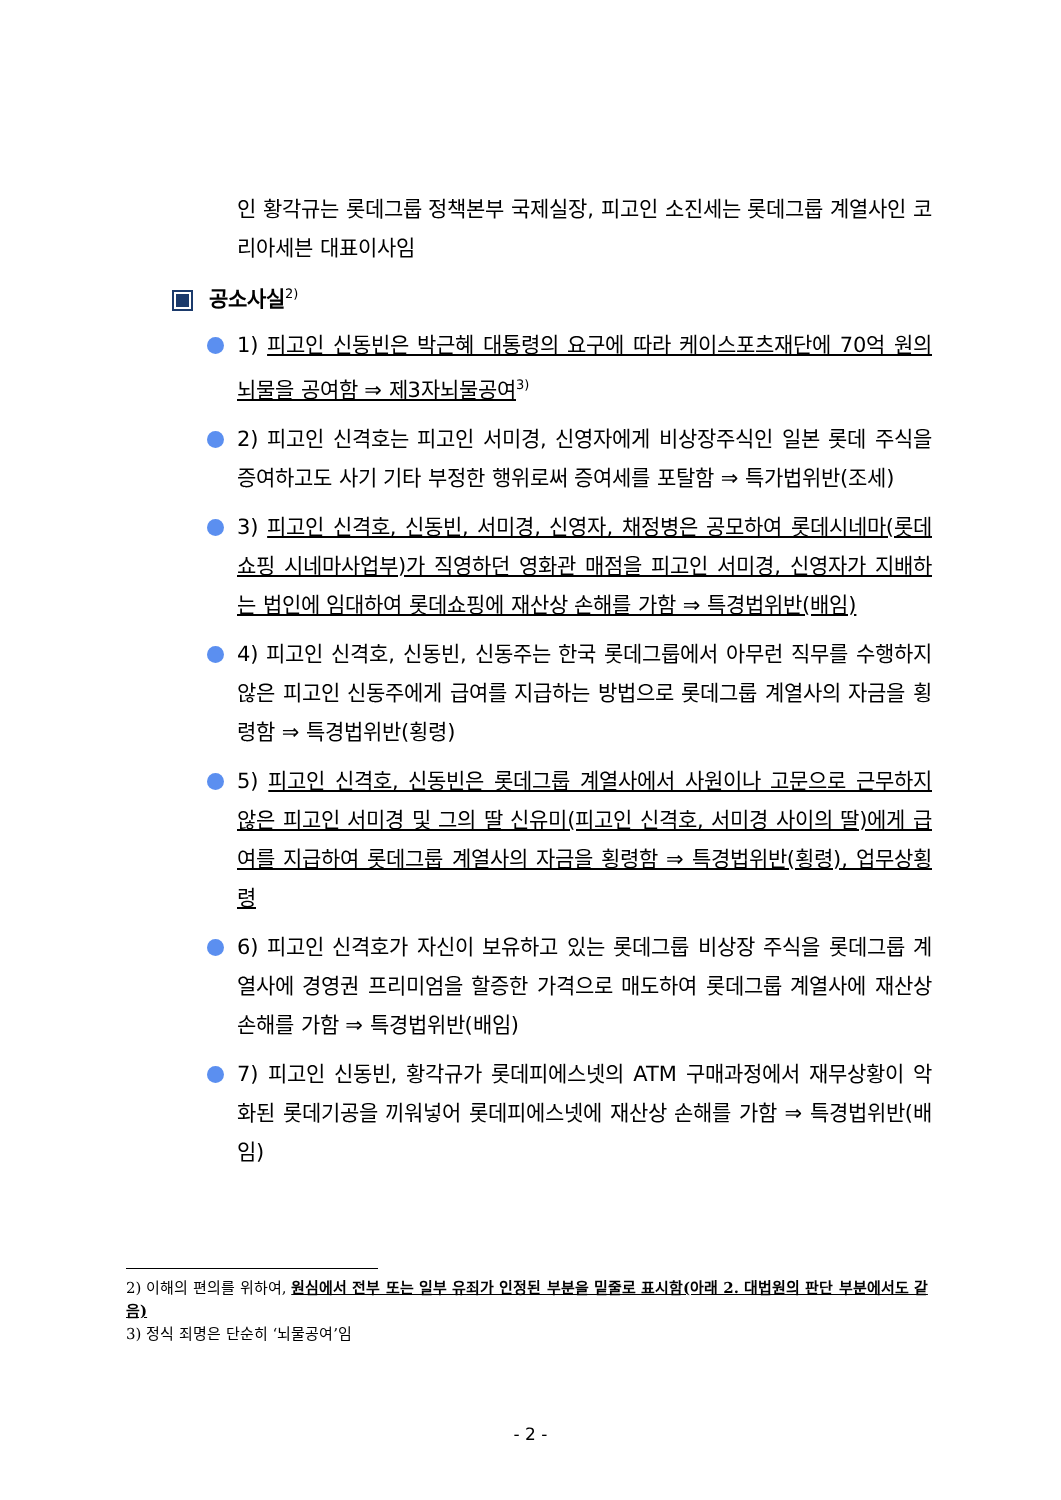인 황각규는 롯데그룹 정책본부 국제실장, 피고인 소진세는 롯데그룹 계열사인 코리아세븐 대표이사임
공소사실<sup>2)</sup>
1) 피고인 신동빈은 박근혜 대통령의 요구에 따라 케이스포츠재단에 70억 원의 뇌물을 공여함 ⇒ 제3자뇌물공여<sup>3)</sup>
2) 피고인 신격호는 피고인 서미경, 신영자에게 비상장주식인 일본 롯데 주식을 증여하고도 사기 기타 부정한 행위로써 증여세를 포탈함 ⇒ 특가법위반(조세)
3) 피고인 신격호, 신동빈, 서미경, 신영자, 채정병은 공모하여 롯데시네마(롯데쇼핑 시네마사업부)가 직영하던 영화관 매점을 피고인 서미경, 신영자가 지배하는 법인에 임대하여 롯데쇼핑에 재산상 손해를 가함 ⇒ 특경법위반(배임)
4) 피고인 신격호, 신동빈, 신동주는 한국 롯데그룹에서 아무런 직무를 수행하지 않은 피고인 신동주에게 급여를 지급하는 방법으로 롯데그룹 계열사의 자금을 횡령함 ⇒ 특경법위반(횡령)
5) 피고인 신격호, 신동빈은 롯데그룹 계열사에서 사원이나 고문으로 근무하지 않은 피고인 서미경 및 그의 딸 신유미(피고인 신격호, 서미경 사이의 딸)에게 급여를 지급하여 롯데그룹 계열사의 자금을 횡령함 ⇒ 특경법위반(횡령), 업무상횡령
6) 피고인 신격호가 자신이 보유하고 있는 롯데그룹 비상장 주식을 롯데그룹 계열사에 경영권 프리미엄을 할증한 가격으로 매도하여 롯데그룹 계열사에 재산상 손해를 가함 ⇒ 특경법위반(배임)
7) 피고인 신동빈, 황각규가 롯데피에스넷의 ATM 구매과정에서 재무상황이 악화된 롯데기공을 끼워넣어 롯데피에스넷에 재산상 손해를 가함 ⇒ 특경법위반(배임)
2) 이해의 편의를 위하여, 원심에서 전부 또는 일부 유죄가 인정된 부분을 밑줄로 표시함(아래 2. 대법원의 판단 부분에서도 같음)
3) 정식 죄명은 단순히 ‘뇌물공여’임
- 2 -